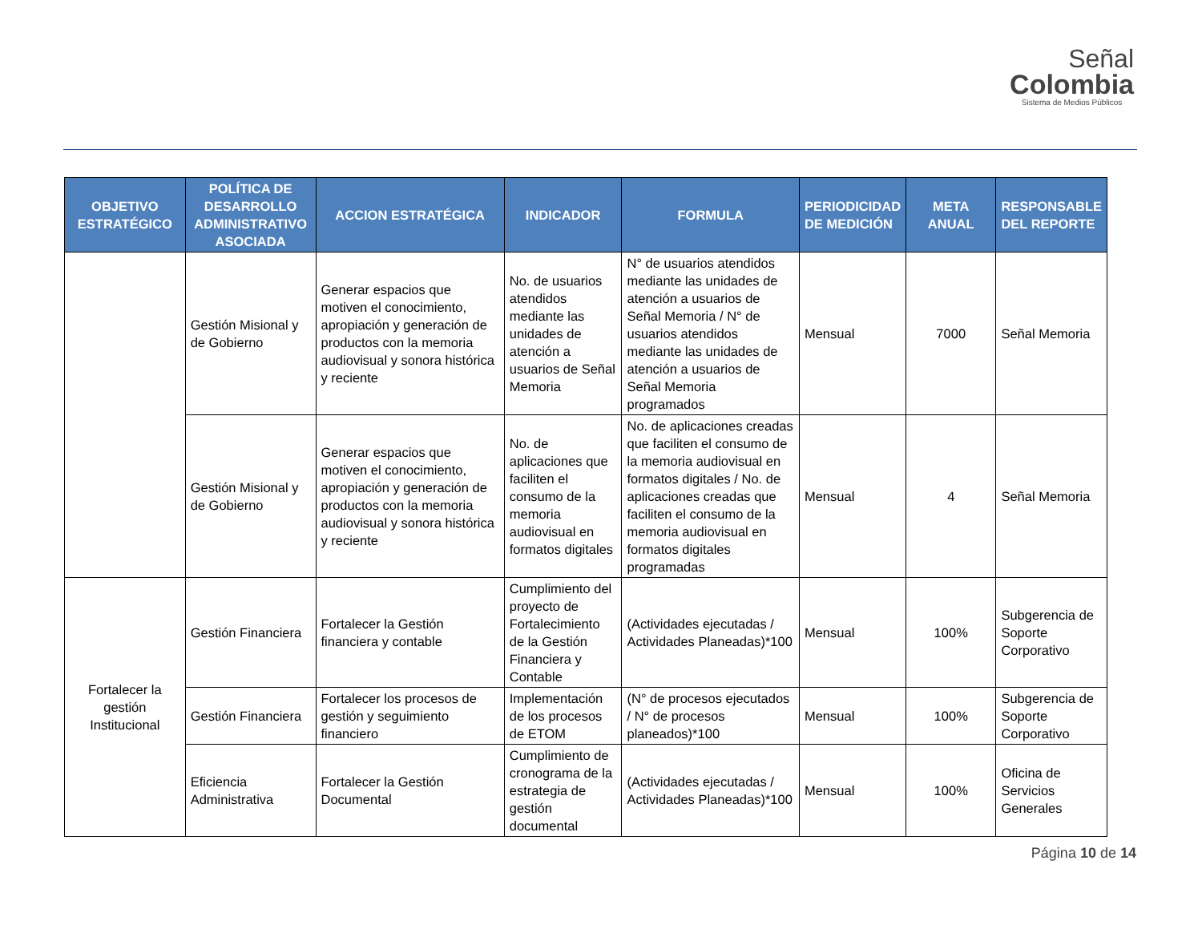Señal
Colombia
Sistema de Medios Públicos
| OBJETIVO ESTRATÉGICO | POLÍTICA DE DESARROLLO ADMINISTRATIVO ASOCIADA | ACCION ESTRATÉGICA | INDICADOR | FORMULA | PERIODICIDAD DE MEDICIÓN | META ANUAL | RESPONSABLE DEL REPORTE |
| --- | --- | --- | --- | --- | --- | --- | --- |
| | Gestión Misional y de Gobierno | Generar espacios que motiven el conocimiento, apropiación y generación de productos con la memoria audiovisual y sonora histórica y reciente | No. de usuarios atendidos mediante las unidades de atención a usuarios de Señal Memoria | N° de usuarios atendidos mediante las unidades de atención a usuarios de Señal Memoria / N° de usuarios atendidos mediante las unidades de atención a usuarios de Señal Memoria programados | Mensual | 7000 | Señal Memoria |
| | Gestión Misional y de Gobierno | Generar espacios que motiven el conocimiento, apropiación y generación de productos con la memoria audiovisual y sonora histórica y reciente | No. de aplicaciones que faciliten el consumo de la memoria audiovisual en formatos digitales | No. de aplicaciones creadas que faciliten el consumo de la memoria audiovisual en formatos digitales / No. de aplicaciones creadas que faciliten el consumo de la memoria audiovisual en formatos digitales programadas | Mensual | 4 | Señal Memoria |
| Fortalecer la gestión Institucional | Gestión Financiera | Fortalecer la Gestión financiera y contable | Cumplimiento del proyecto de Fortalecimiento de la Gestión Financiera y Contable | (Actividades ejecutadas / Actividades Planeadas)*100 | Mensual | 100% | Subgerencia de Soporte Corporativo |
| | Gestión Financiera | Fortalecer los procesos de gestión y seguimiento financiero | Implementación de los procesos de ETOM | (N° de procesos ejecutados / N° de procesos planeados)*100 | Mensual | 100% | Subgerencia de Soporte Corporativo |
| | Eficiencia Administrativa | Fortalecer la Gestión Documental | Cumplimiento de cronograma de la estrategia de gestión documental | (Actividades ejecutadas / Actividades Planeadas)*100 | Mensual | 100% | Oficina de Servicios Generales |
Página 10 de 14